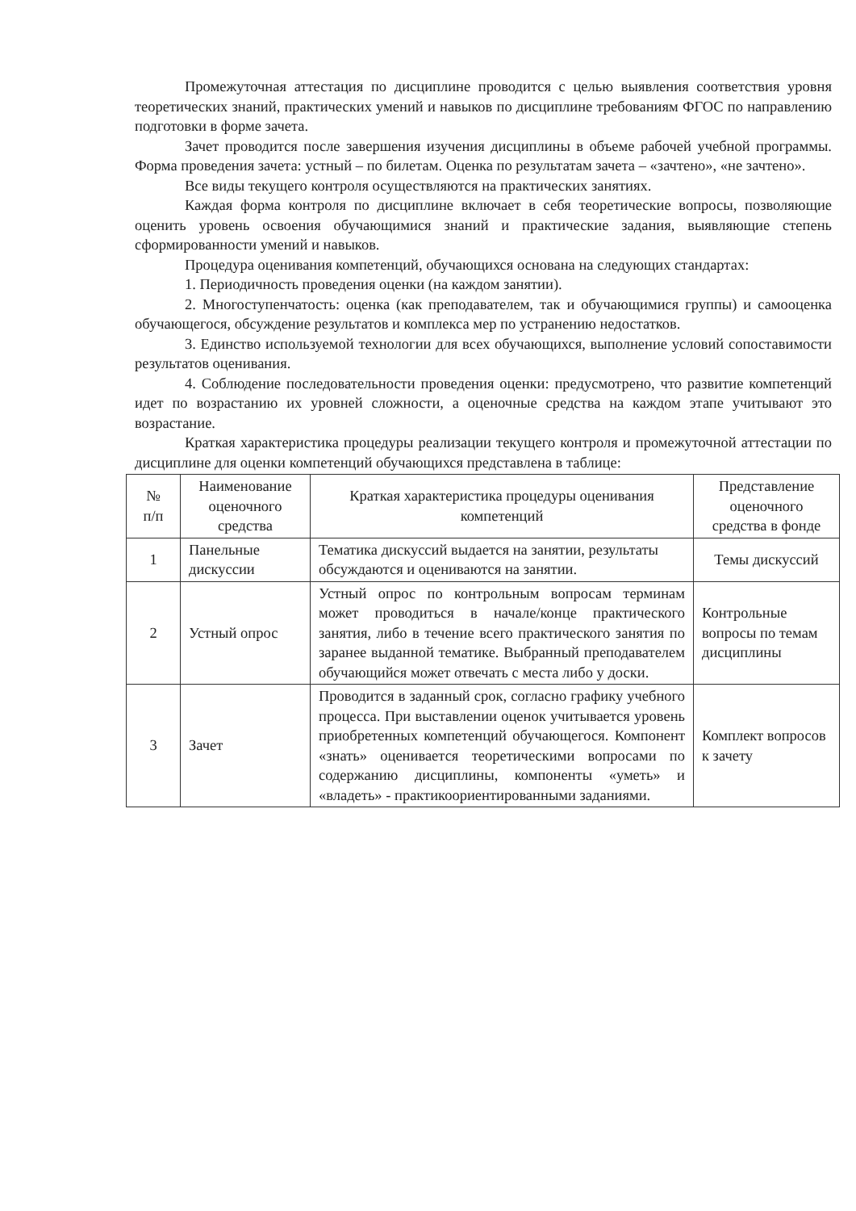Промежуточная аттестация по дисциплине проводится с целью выявления соответствия уровня теоретических знаний, практических умений и навыков по дисциплине требованиям ФГОС по направлению подготовки в форме зачета.
Зачет проводится после завершения изучения дисциплины в объеме рабочей учебной программы. Форма проведения зачета: устный – по билетам. Оценка по результатам зачета – «зачтено», «не зачтено».
Все виды текущего контроля осуществляются на практических занятиях.
Каждая форма контроля по дисциплине включает в себя теоретические вопросы, позволяющие оценить уровень освоения обучающимися знаний и практические задания, выявляющие степень сформированности умений и навыков.
Процедура оценивания компетенций, обучающихся основана на следующих стандартах:
1. Периодичность проведения оценки (на каждом занятии).
2. Многоступенчатость: оценка (как преподавателем, так и обучающимися группы) и самооценка обучающегося, обсуждение результатов и комплекса мер по устранению недостатков.
3. Единство используемой технологии для всех обучающихся, выполнение условий сопоставимости результатов оценивания.
4. Соблюдение последовательности проведения оценки: предусмотрено, что развитие компетенций идет по возрастанию их уровней сложности, а оценочные средства на каждом этапе учитывают это возрастание.
Краткая характеристика процедуры реализации текущего контроля и промежуточной аттестации по дисциплине для оценки компетенций обучающихся представлена в таблице:
| № п/п | Наименование оценочного средства | Краткая характеристика процедуры оценивания компетенций | Представление оценочного средства в фонде |
| 1 | Панельные дискуссии | Тематика дискуссий выдается на занятии, результаты обсуждаются и оцениваются на занятии. | Темы дискуссий |
| 2 | Устный опрос | Устный опрос по контрольным вопросам терминам может проводиться в начале/конце практического занятия, либо в течение всего практического занятия по заранее выданной тематике. Выбранный преподавателем обучающийся может отвечать с места либо у доски. | Контрольные вопросы по темам дисциплины |
| 3 | Зачет | Проводится в заданный срок, согласно графику учебного процесса. При выставлении оценок учитывается уровень приобретенных компетенций обучающегося. Компонент «знать» оценивается теоретическими вопросами по содержанию дисциплины, компоненты «уметь» и «владеть» - практикоориентированными заданиями. | Комплект вопросов к зачету |